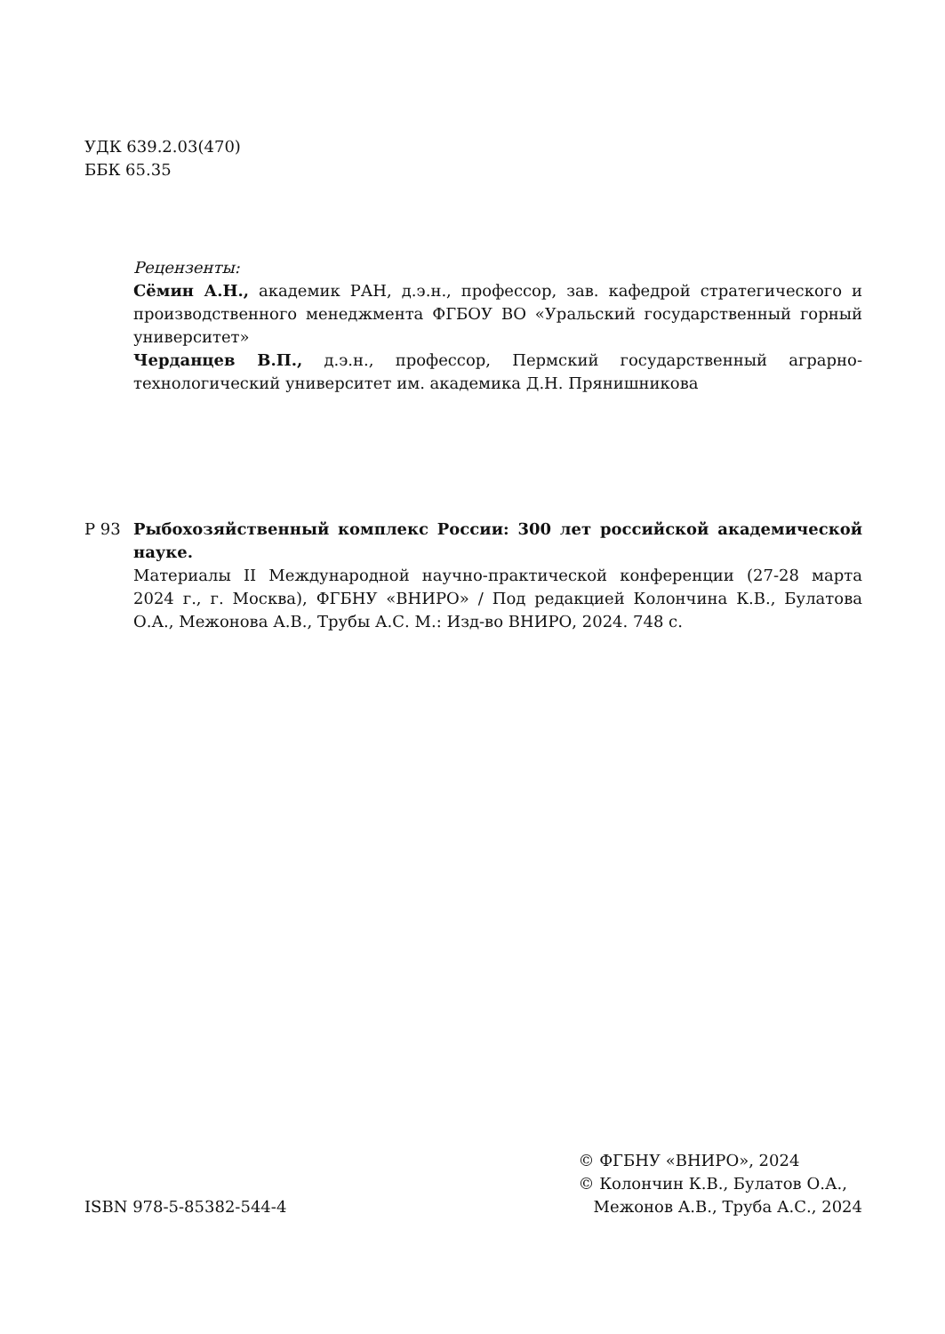УДК 639.2.03(470)
ББК 65.35
Рецензенты:
Сёмин А.Н., академик РАН, д.э.н., профессор, зав. кафедрой стратегического и производственного менеджмента ФГБОУ ВО «Уральский государственный горный университет»
Черданцев В.П., д.э.н., профессор, Пермский государственный аграрно-технологический университет им. академика Д.Н. Прянишникова
Р 93 Рыбохозяйственный комплекс России: 300 лет российской академической науке.
Материалы II Международной научно-практической конференции (27-28 марта 2024 г., г. Москва), ФГБНУ «ВНИРО» / Под редакцией Колончина К.В., Булатова О.А., Межонова А.В., Трубы А.С. М.: Изд-во ВНИРО, 2024. 748 с.
ISBN 978-5-85382-544-4
© ФГБНУ «ВНИРО», 2024
© Колончин К.В., Булатов О.А.,
Межонов А.В., Труба А.С., 2024